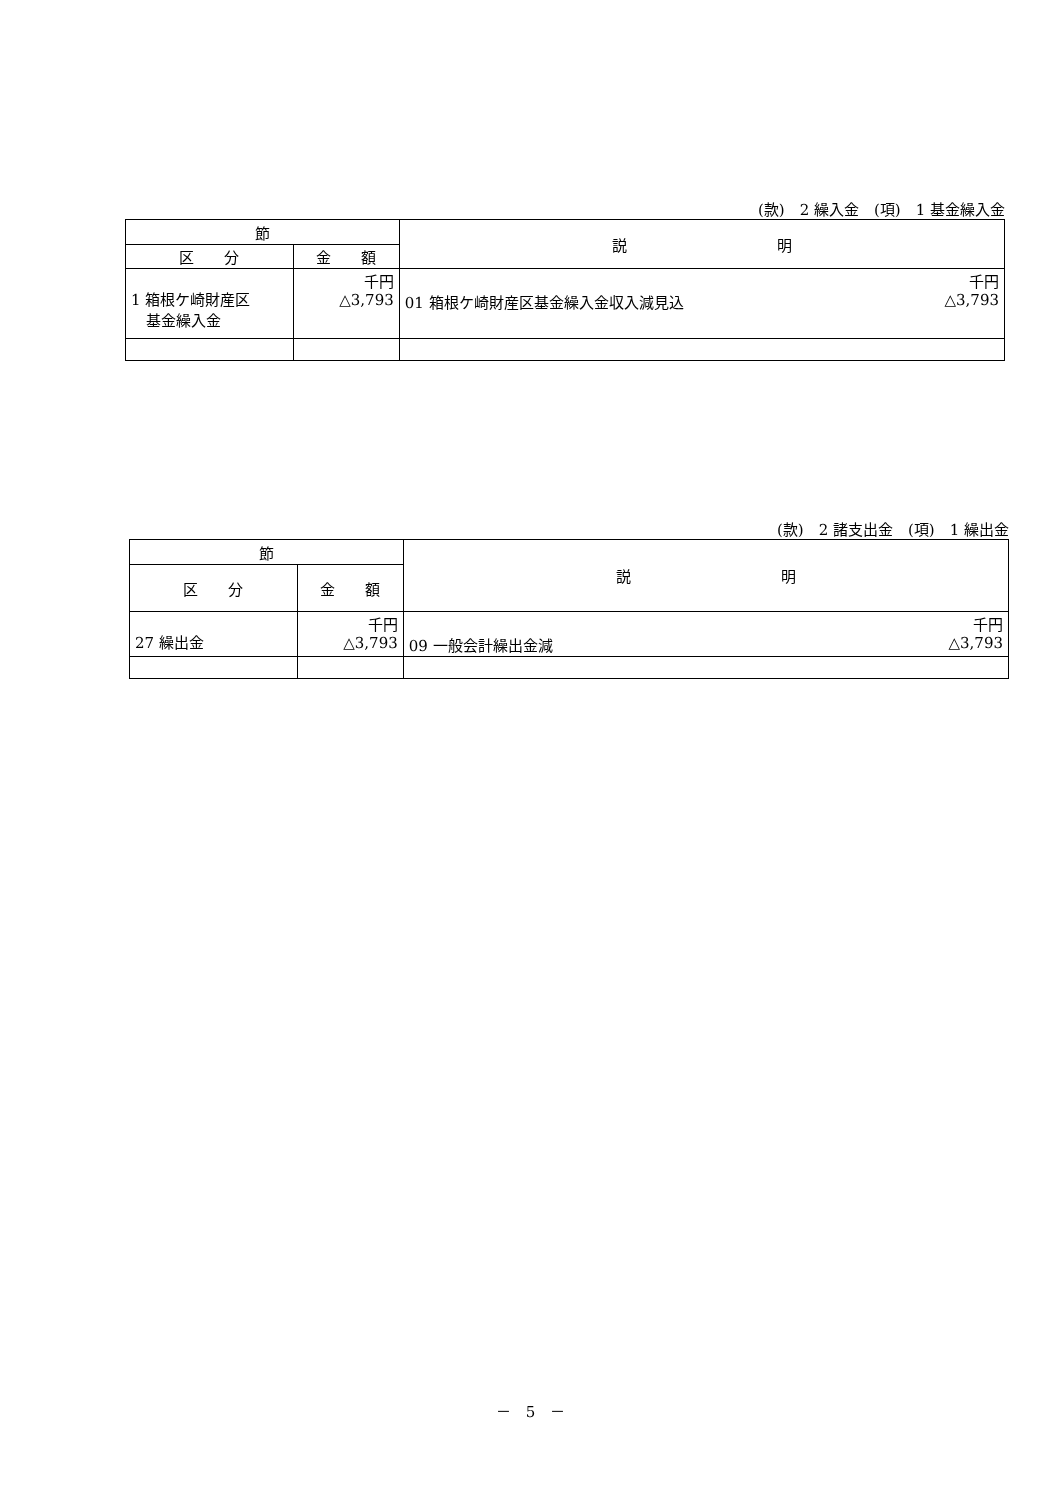(款)　2 繰入金　(項)　1 基金繰入金
| 節 | | 説 明 |
| --- | --- | --- |
| 区 分 | 金 額 | |
| 1 箱根ケ崎財産区 基金繰入金 | 千円 △3,793 | 千円 01 箱根ケ崎財産区基金繰入金収入減見込 △3,793 |
(款)　2 諸支出金　(項)　1 繰出金
| 節 | | 説 明 |
| --- | --- | --- |
| 区 分 | 金 額 | |
| 27 繰出金 | 千円 △3,793 | 千円 09 一般会計繰出金減 △3,793 |
－　5　－